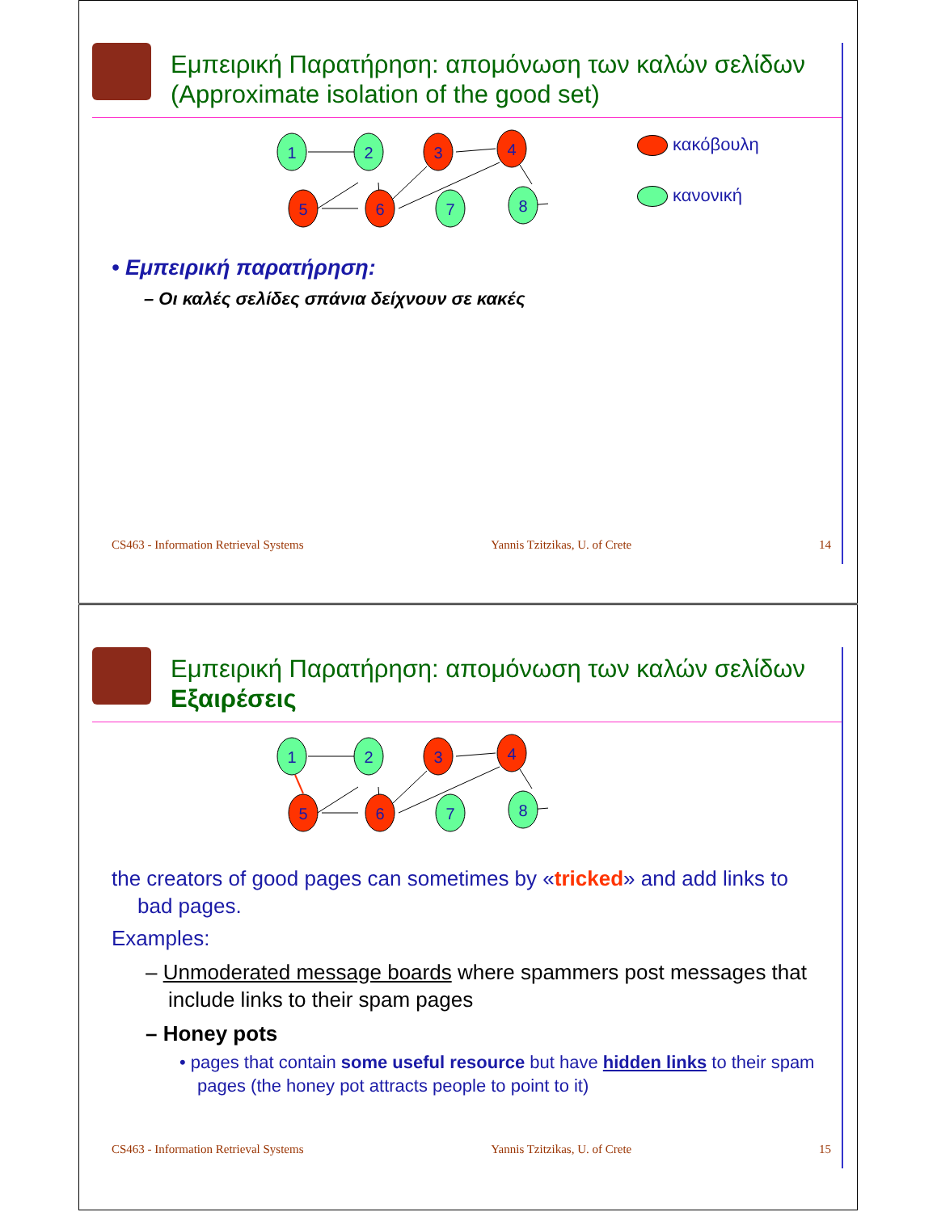Εμπειρική Παρατήρηση: απομόνωση των καλών σελίδων
(Approximate isolation of the good set)
1
2
3
4
5
6
7
8
κακόβουλη
κανονική
• Εμπειρική παρατήρηση:
– Οι καλές σελίδες σπάνια δείχνουν σε κακές
CS463 - Information Retrieval Systems Yannis Tzitzikas, U. of Crete 14
Εμπειρική Παρατήρηση: απομόνωση των καλών σελίδων
Εξαιρέσεις
1
2
3
4
5
6
7
8
the creators of good pages can sometimes by «tricked» and add links to bad pages.
Examples:
– Unmoderated message boards where spammers post messages that include links to their spam pages
– Honey pots
• pages that contain some useful resource but have hidden links to their spam pages (the honey pot attracts people to point to it)
CS463 - Information Retrieval Systems Yannis Tzitzikas, U. of Crete 15